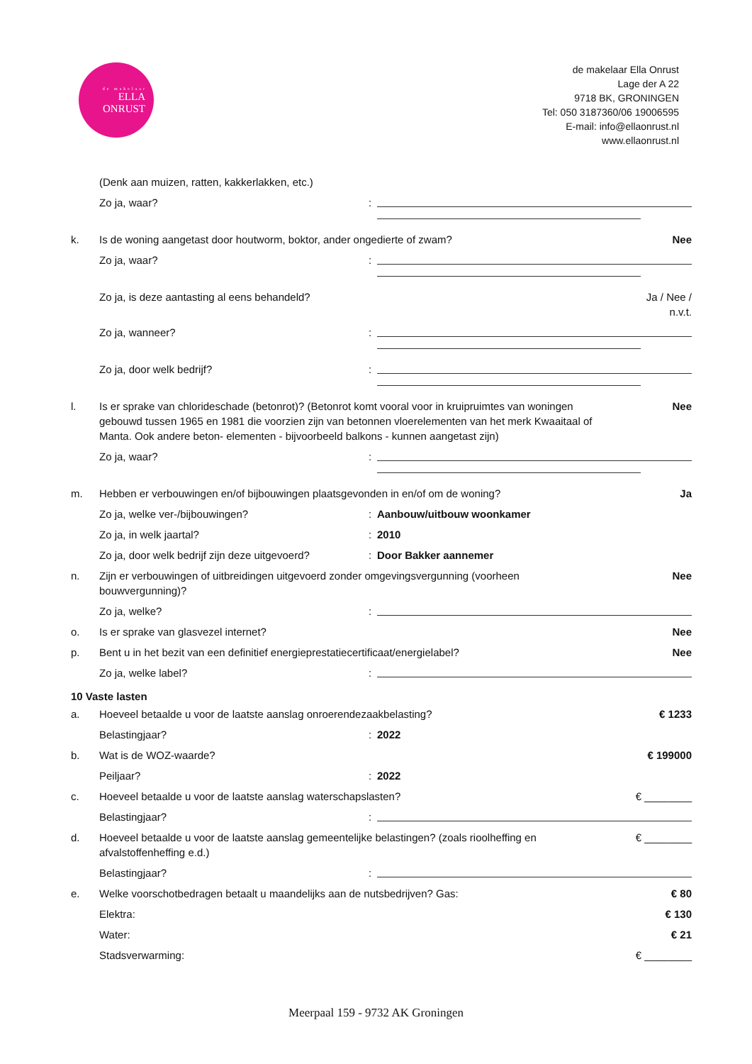de makelaar
ELLA
ONRUST
de makelaar Ella Onrust
Lage der A 22
9718 BK, GRONINGEN
Tel: 050 3187360/06 19006595
E-mail: info@ellaonrust.nl
www.ellaonrust.nl
(Denk aan muizen, ratten, kakkerlakken, etc.)
Zo ja, waar? :
k. Is de woning aangetast door houtworm, boktor, ander ongedierte of zwam?
Nee
Zo ja, waar? :
Zo ja, is deze aantasting al eens behandeld?
Ja / Nee /
n.v.t.
Zo ja, wanneer? :
Zo ja, door welk bedrijf? :
l. Is er sprake van chlorideschade (betonrot)? (Betonrot komt vooral voor in kruipruimtes van woningen gebouwd tussen 1965 en 1981 die voorzien zijn van betonnen vloerelementen van het merk Kwaaitaal of Manta. Ook andere beton- elementen - bijvoorbeeld balkons - kunnen aangetast zijn)
Nee
Zo ja, waar? :
m. Hebben er verbouwingen en/of bijbouwingen plaatsgevonden in en/of om de woning?
Ja
Zo ja, welke ver-/bijbouwingen? : Aanbouw/uitbouw woonkamer
Zo ja, in welk jaartal? : 2010
Zo ja, door welk bedrijf zijn deze uitgevoerd?
: Door Bakker aannemer
n. Zijn er verbouwingen of uitbreidingen uitgevoerd zonder omgevingsvergunning (voorheen bouwvergunning)?
Nee
Zo ja, welke? :
o. Is er sprake van glasvezel internet?
Nee
p. Bent u in het bezit van een definitief energieprestatiecertificaat/energielabel?
Nee
Zo ja, welke label? :
10 Vaste lasten
a. Hoeveel betaalde u voor de laatste aanslag onroerendezaakbelasting?
€ 1233
Belastingjaar? : 2022
b. Wat is de WOZ-waarde? € 199000
Peiljaar? : 2022
c. Hoeveel betaalde u voor de laatste aanslag waterschapslasten?
€ ________
Belastingjaar? :
d. Hoeveel betaalde u voor de laatste aanslag gemeentelijke belastingen? (zoals rioolheffing en afvalstoffenheffing e.d.)
€ ________
Belastingjaar? :
e. Welke voorschotbedragen betaalt u maandelijks aan de nutsbedrijven? Gas:
€ 80
Elektra: € 130
Water: € 21
Stadsverwarming: € ________
Meerpaal 159 - 9732 AK Groningen